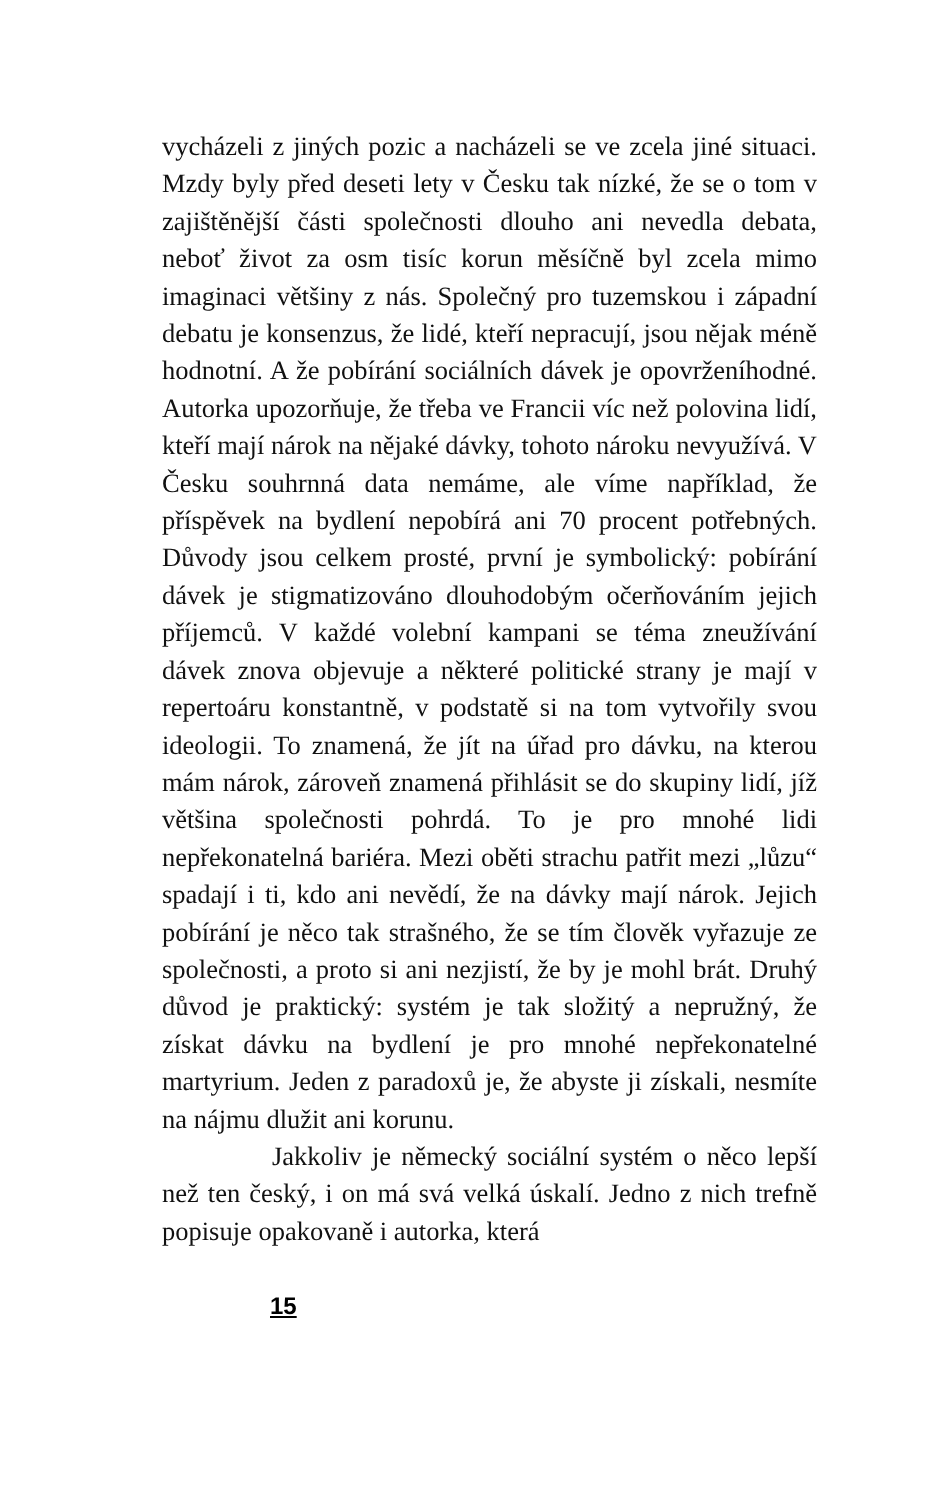vycházeli z jiných pozic a nacházeli se ve zcela jiné situaci. Mzdy byly před deseti lety v Česku tak nízké, že se o tom v zajištěnější části společnosti dlouho ani nevedla debata, neboť život za osm tisíc korun měsíčně byl zcela mimo imaginaci většiny z nás. Společný pro tuzemskou i západní debatu je konsenzus, že lidé, kteří nepracují, jsou nějak méně hodnotní. A že pobírání sociálních dávek je opovrženíhodné. Autorka upozorňuje, že třeba ve Francii víc než polovina lidí, kteří mají nárok na nějaké dávky, tohoto nároku nevyužívá. V Česku souhrnná data nemáme, ale víme například, že příspěvek na bydlení nepobírá ani 70 procent potřebných. Důvody jsou celkem prosté, první je symbolický: pobírání dávek je stigmatizováno dlouhodobým očerňováním jejich příjemců. V každé volební kampani se téma zneužívání dávek znova objevuje a některé politické strany je mají v repertoáru konstantně, v podstatě si na tom vytvořily svou ideologii. To znamená, že jít na úřad pro dávku, na kterou mám nárok, zároveň znamená přihlásit se do skupiny lidí, jíž většina společnosti pohrdá. To je pro mnohé lidi nepřekonatelná bariéra. Mezi oběti strachu patřit mezi „lůzu“ spadají i ti, kdo ani nevědí, že na dávky mají nárok. Jejich pobírání je něco tak strašného, že se tím člověk vyřazuje ze společnosti, a proto si ani nezjistí, že by je mohl brát. Druhý důvod je praktický: systém je tak složitý a nepružný, že získat dávku na bydlení je pro mnohé nepřekonatelné martyrium. Jeden z paradoxů je, že abyste ji získali, nesmíte na nájmu dlužit ani korunu.
Jakkoliv je německý sociální systém o něco lepší než ten český, i on má svá velká úskalí. Jedno z nich trefně popisuje opakovaně i autorka, která
15